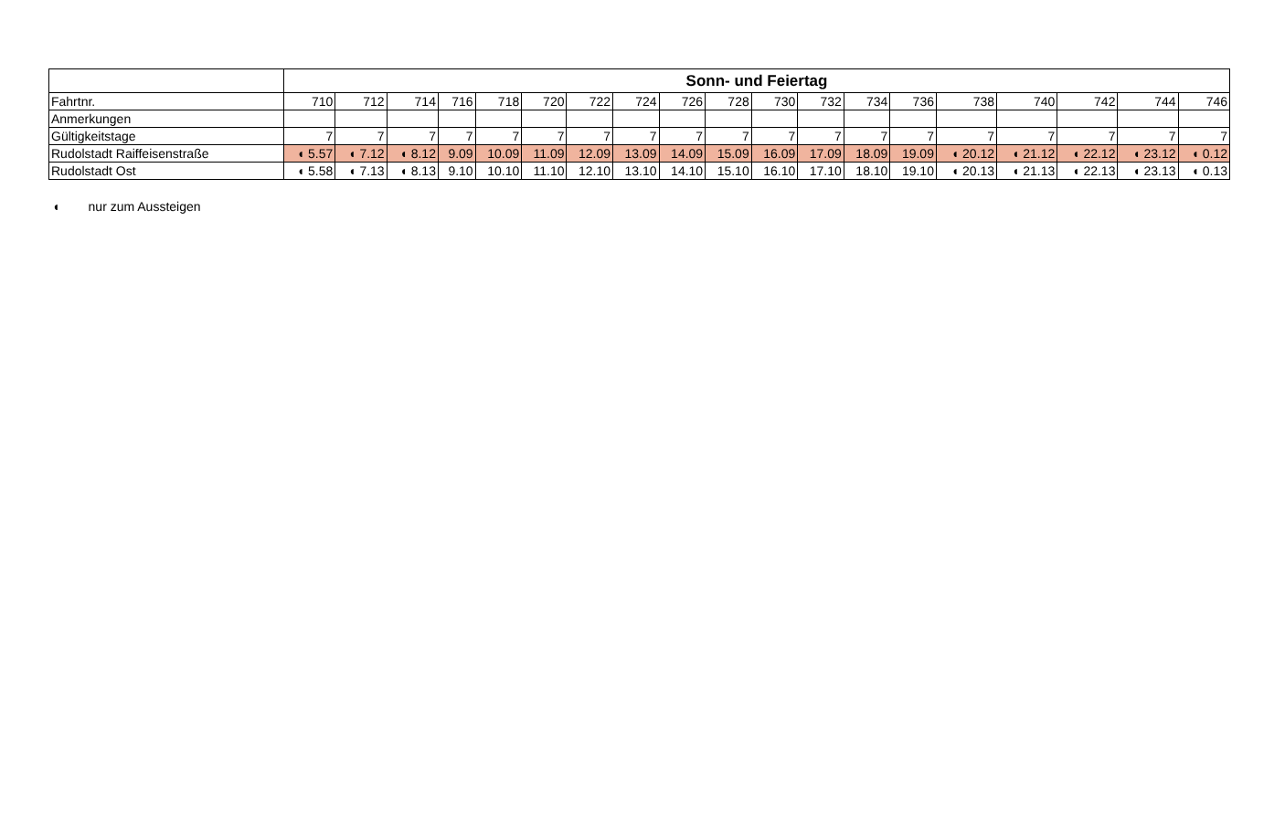| | Sonn- und Feiertag | | | | | | | | | | | | | | | | | | |
| Fahrtnr. | 710 | 712 | 714 | 716 | 718 | 720 | 722 | 724 | 726 | 728 | 730 | 732 | 734 | 736 | 738 | 740 | 742 | 744 | 746 |
| Anmerkungen | | | | | | | | | | | | | | | | | | | |
| Gültigkeitstage | 7 | 7 | 7 | 7 | 7 | 7 | 7 | 7 | 7 | 7 | 7 | 7 | 7 | 7 | 7 | 7 | 7 | 7 | 7 |
| Rudolstadt Raiffeisenstraße | ◖ 5.57 | ◖ 7.12 | ◖ 8.12 | 9.09 | 10.09 | 11.09 | 12.09 | 13.09 | 14.09 | 15.09 | 16.09 | 17.09 | 18.09 | 19.09 | ◖ 20.12 | ◖ 21.12 | ◖ 22.12 | ◖ 23.12 | ◖ 0.12 |
| Rudolstadt Ost | ◖ 5.58 | ◖ 7.13 | ◖ 8.13 | 9.10 | 10.10 | 11.10 | 12.10 | 13.10 | 14.10 | 15.10 | 16.10 | 17.10 | 18.10 | 19.10 | ◖ 20.13 | ◖ 21.13 | ◖ 22.13 | ◖ 23.13 | ◖ 0.13 |
◖ nur zum Aussteigen